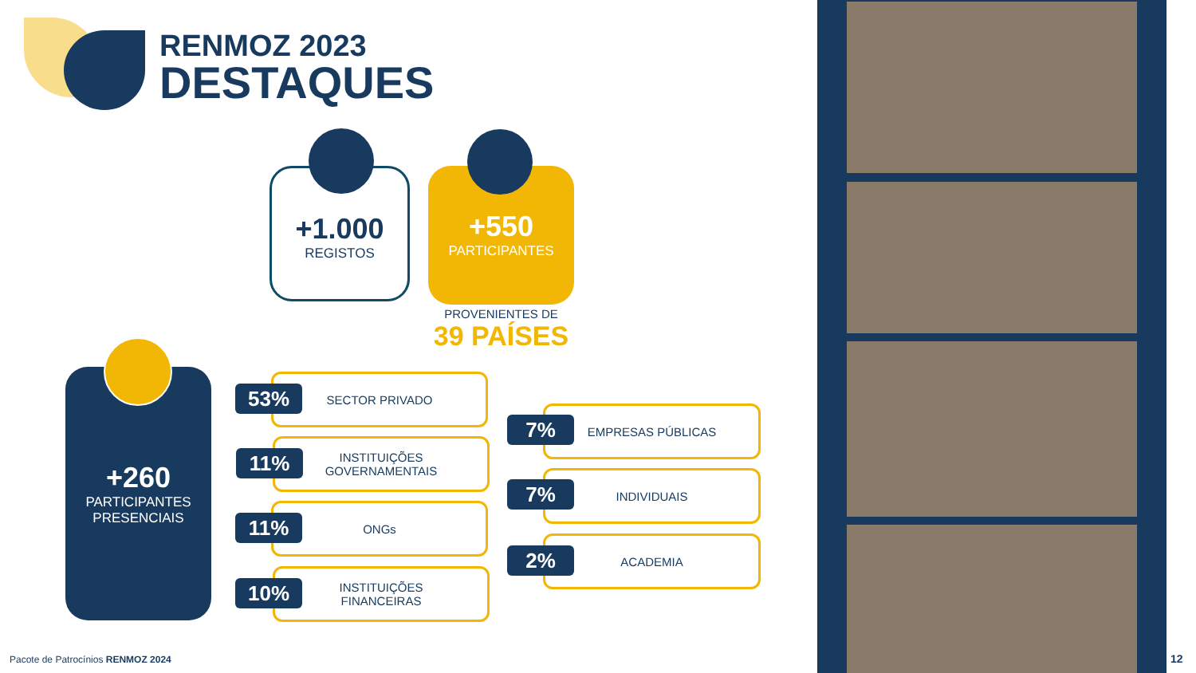RENMOZ 2023
DESTAQUES
+1.000
REGISTOS
+550
PARTICIPANTES
PROVENIENTES DE
39 PAÍSES
+260
PARTICIPANTES
PRESENCIAIS
SECTOR PRIVADO
53%
INSTITUIÇÕES
GOVERNAMENTAIS
11%
ONGs
11%
INSTITUIÇÕES
FINANCEIRAS
10%
EMPRESAS PÚBLICAS
7%
INDIVIDUAIS
7%
ACADEMIA
2%
Pacote de Patrocínios RENMOZ 2024
12